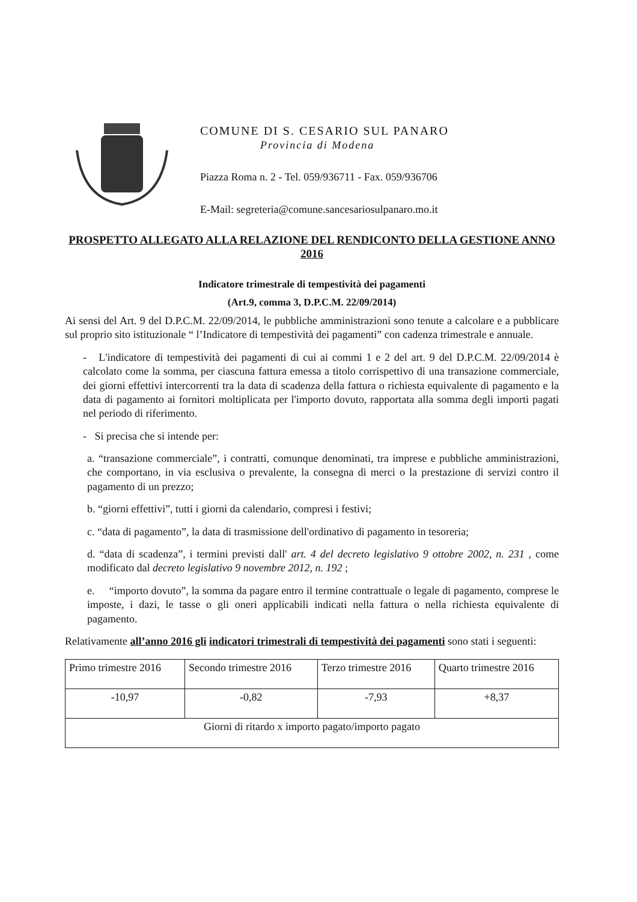COMUNE DI S. CESARIO SUL PANARO
Provincia di Modena
Piazza Roma n. 2 - Tel. 059/936711 - Fax. 059/936706
E-Mail: segreteria@comune.sancesariosulpanaro.mo.it
PROSPETTO ALLEGATO ALLA RELAZIONE DEL RENDICONTO DELLA GESTIONE ANNO 2016
Indicatore trimestrale di tempestività dei pagamenti
(Art.9, comma 3, D.P.C.M. 22/09/2014)
Ai sensi del Art. 9 del D.P.C.M. 22/09/2014, le pubbliche amministrazioni sono tenute a calcolare e a pubblicare sul proprio sito istituzionale “ l’Indicatore di tempestività dei pagamenti” con cadenza trimestrale e annuale.
- L'indicatore di tempestività dei pagamenti di cui ai commi 1 e 2 del art. 9 del D.P.C.M. 22/09/2014 è calcolato come la somma, per ciascuna fattura emessa a titolo corrispettivo di una transazione commerciale, dei giorni effettivi intercorrenti tra la data di scadenza della fattura o richiesta equivalente di pagamento e la data di pagamento ai fornitori moltiplicata per l'importo dovuto, rapportata alla somma degli importi pagati nel periodo di riferimento.
- Si precisa che si intende per:
a. “transazione commerciale”, i contratti, comunque denominati, tra imprese e pubbliche amministrazioni, che comportano, in via esclusiva o prevalente, la consegna di merci o la prestazione di servizi contro il pagamento di un prezzo;
b. “giorni effettivi”, tutti i giorni da calendario, compresi i festivi;
c. “data di pagamento”, la data di trasmissione dell'ordinativo di pagamento in tesoreria;
d. “data di scadenza”, i termini previsti dall' art. 4 del decreto legislativo 9 ottobre 2002, n. 231 , come modificato dal decreto legislativo 9 novembre 2012, n. 192 ;
e. “importo dovuto”, la somma da pagare entro il termine contrattuale o legale di pagamento, comprese le imposte, i dazi, le tasse o gli oneri applicabili indicati nella fattura o nella richiesta equivalente di pagamento.
Relativamente all’anno 2016 gli indicatori trimestrali di tempestività dei pagamenti sono stati i seguenti:
| Primo trimestre 2016 | Secondo trimestre 2016 | Terzo trimestre 2016 | Quarto trimestre 2016 |
| -10,97 | -0,82 | -7,93 | +8,37 |
| Giorni di ritardo x importo pagato/importo pagato | | | |